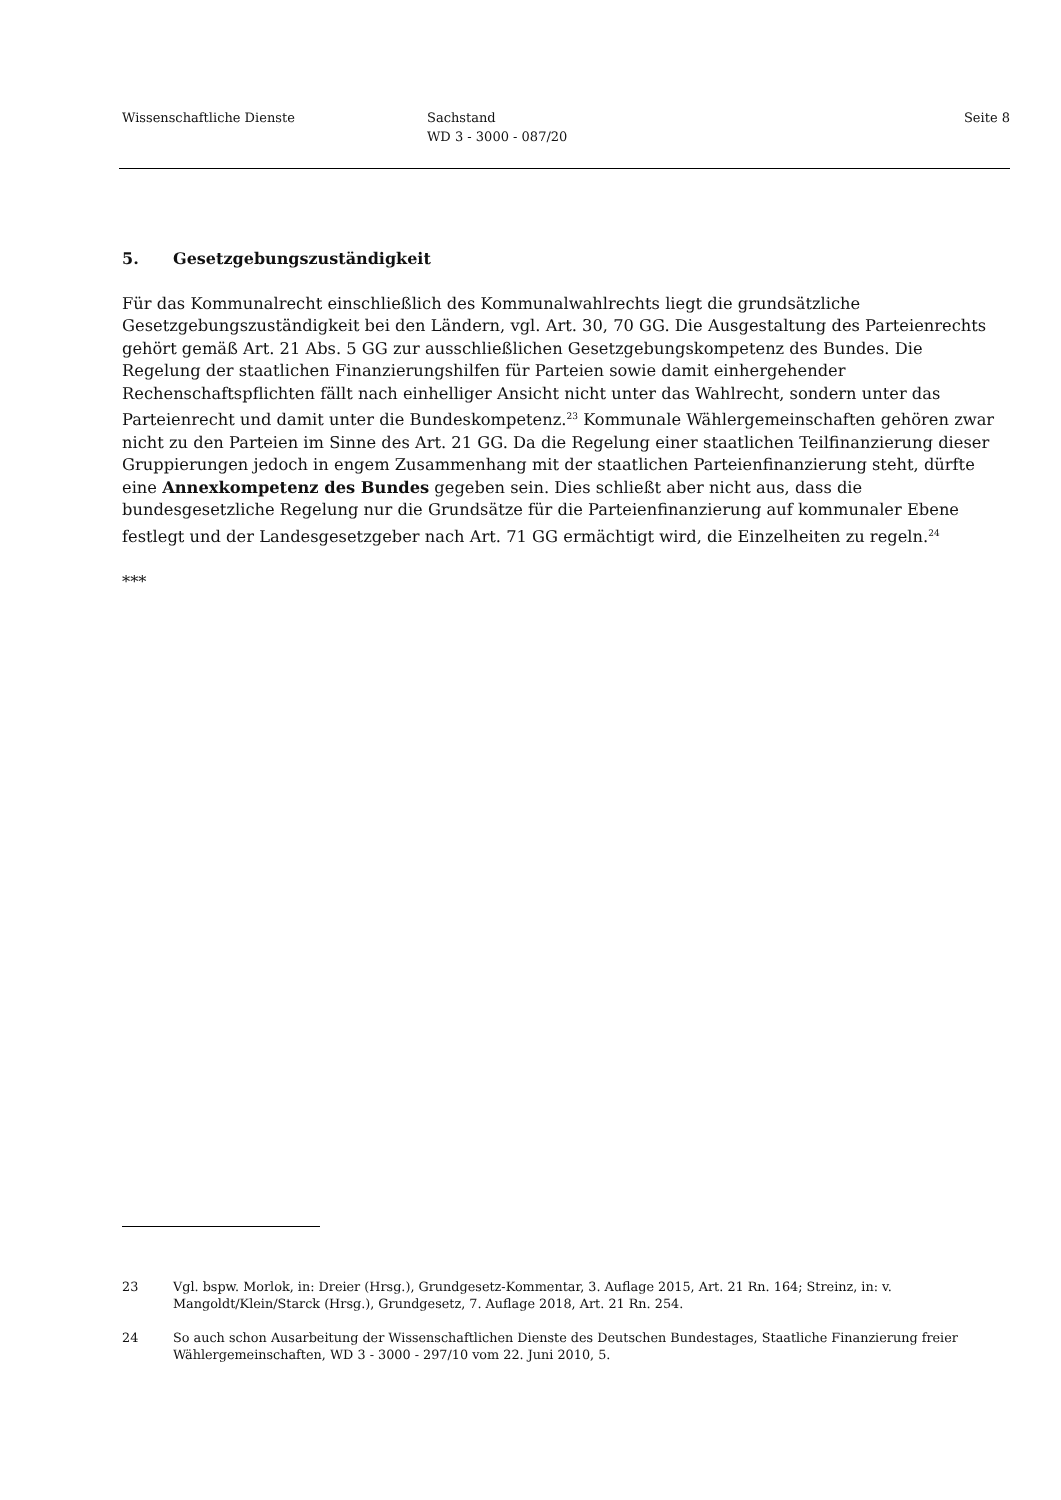Wissenschaftliche Dienste Sachstand
WD 3 - 3000 - 087/20
Seite 8
5. Gesetzgebungszuständigkeit
Für das Kommunalrecht einschließlich des Kommunalwahlrechts liegt die grundsätzliche Gesetzgebungszuständigkeit bei den Ländern, vgl. Art. 30, 70 GG. Die Ausgestaltung des Parteienrechts gehört gemäß Art. 21 Abs. 5 GG zur ausschließlichen Gesetzgebungskompetenz des Bundes. Die Regelung der staatlichen Finanzierungshilfen für Parteien sowie damit einhergehender Rechenschaftspflichten fällt nach einhelliger Ansicht nicht unter das Wahlrecht, sondern unter das Parteienrecht und damit unter die Bundeskompetenz.<sup>23</sup> Kommunale Wählergemeinschaften gehören zwar nicht zu den Parteien im Sinne des Art. 21 GG. Da die Regelung einer staatlichen Teilfinanzierung dieser Gruppierungen jedoch in engem Zusammenhang mit der staatlichen Parteienfinanzierung steht, dürfte eine Annexkompetenz des Bundes gegeben sein. Dies schließt aber nicht aus, dass die bundesgesetzliche Regelung nur die Grundsätze für die Parteienfinanzierung auf kommunaler Ebene festlegt und der Landesgesetzgeber nach Art. 71 GG ermächtigt wird, die Einzelheiten zu regeln.<sup>24</sup>
***
23 Vgl. bspw. Morlok, in: Dreier (Hrsg.), Grundgesetz-Kommentar, 3. Auflage 2015, Art. 21 Rn. 164; Streinz, in: v. Mangoldt/Klein/Starck (Hrsg.), Grundgesetz, 7. Auflage 2018, Art. 21 Rn. 254.
24 So auch schon Ausarbeitung der Wissenschaftlichen Dienste des Deutschen Bundestages, Staatliche Finanzierung freier Wählergemeinschaften, WD 3 - 3000 - 297/10 vom 22. Juni 2010, 5.